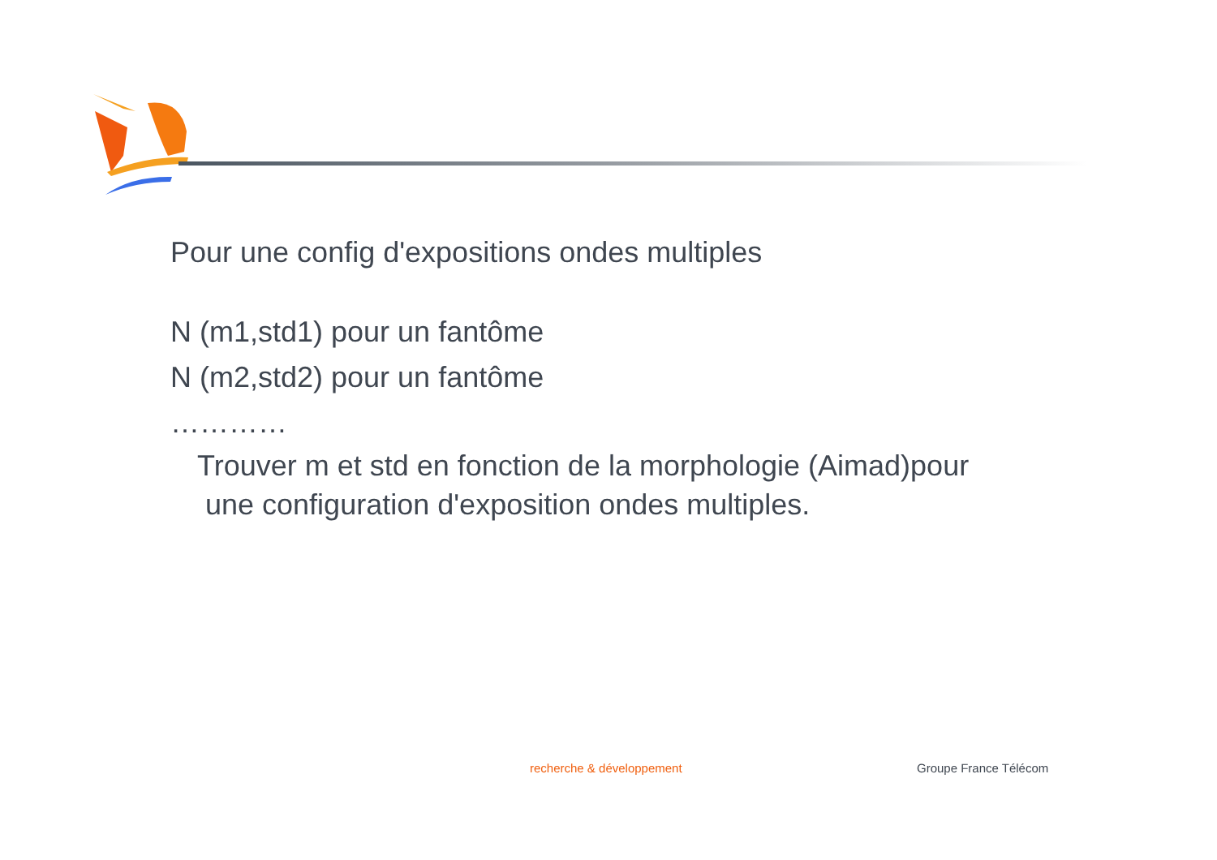Pour une config d'expositions ondes multiples
N (m1,std1) pour un fantôme
N (m2,std2) pour un fantôme
…………
Trouver m et std en fonction de la morphologie (Aimad)pour
une configuration d'exposition ondes multiples.
recherche & développement Groupe France Télécom